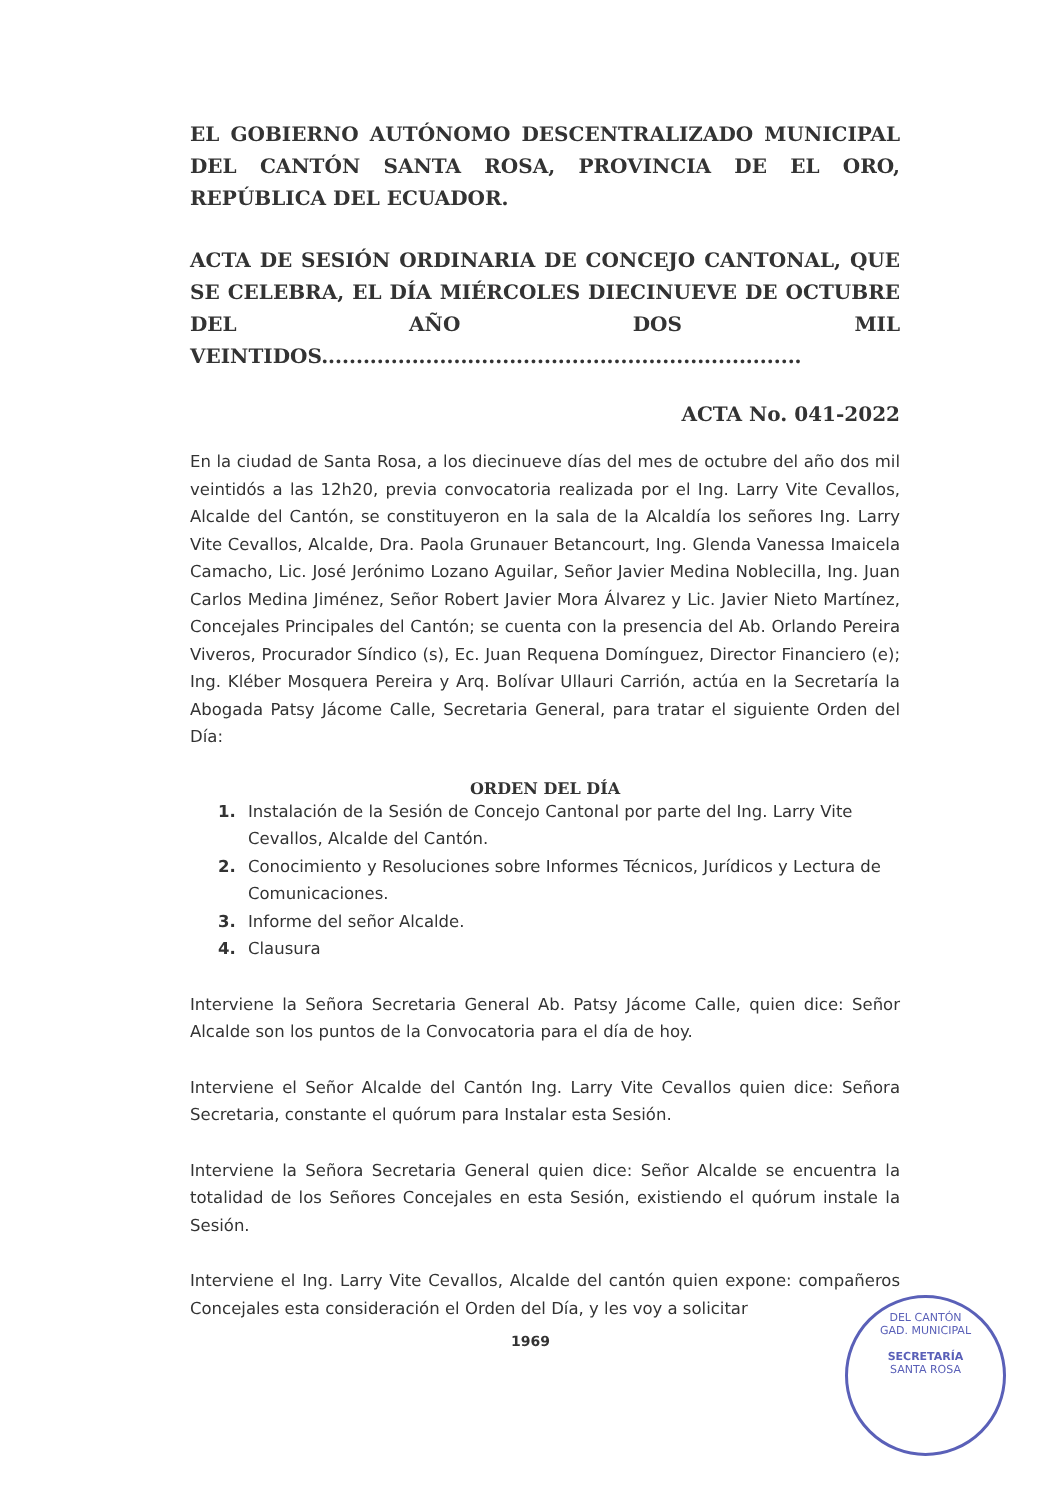EL GOBIERNO AUTÓNOMO DESCENTRALIZADO MUNICIPAL DEL CANTÓN SANTA ROSA, PROVINCIA DE EL ORO, REPÚBLICA DEL ECUADOR.
ACTA DE SESIÓN ORDINARIA DE CONCEJO CANTONAL, QUE SE CELEBRA, EL DÍA MIÉRCOLES DIECINUEVE DE OCTUBRE DEL AÑO DOS MIL VEINTIDOS.....................................................................
ACTA No. 041-2022
En la ciudad de Santa Rosa, a los diecinueve días del mes de octubre del año dos mil veintidós a las 12h20, previa convocatoria realizada por el Ing. Larry Vite Cevallos, Alcalde del Cantón, se constituyeron en la sala de la Alcaldía los señores Ing. Larry Vite Cevallos, Alcalde, Dra. Paola Grunauer Betancourt, Ing. Glenda Vanessa Imaicela Camacho, Lic. José Jerónimo Lozano Aguilar, Señor Javier Medina Noblecilla, Ing. Juan Carlos Medina Jiménez, Señor Robert Javier Mora Álvarez y Lic. Javier Nieto Martínez, Concejales Principales del Cantón; se cuenta con la presencia del Ab. Orlando Pereira Viveros, Procurador Síndico (s), Ec. Juan Requena Domínguez, Director Financiero (e); Ing. Kléber Mosquera Pereira y Arq. Bolívar Ullauri Carrión, actúa en la Secretaría la Abogada Patsy Jácome Calle, Secretaria General, para tratar el siguiente Orden del Día:
ORDEN DEL DÍA
1. Instalación de la Sesión de Concejo Cantonal por parte del Ing. Larry Vite Cevallos, Alcalde del Cantón.
2. Conocimiento y Resoluciones sobre Informes Técnicos, Jurídicos y Lectura de Comunicaciones.
3. Informe del señor Alcalde.
4. Clausura
Interviene la Señora Secretaria General Ab. Patsy Jácome Calle, quien dice: Señor Alcalde son los puntos de la Convocatoria para el día de hoy.
Interviene el Señor Alcalde del Cantón Ing. Larry Vite Cevallos quien dice: Señora Secretaria, constante el quórum para Instalar esta Sesión.
Interviene la Señora Secretaria General quien dice: Señor Alcalde se encuentra la totalidad de los Señores Concejales en esta Sesión, existiendo el quórum instale la Sesión.
Interviene el Ing. Larry Vite Cevallos, Alcalde del cantón quien expone: compañeros Concejales esta consideración el Orden del Día, y les voy a solicitar
1969
DEL CANTÓN
GAD. MUNICIPAL
SECRETARÍA
SANTA ROSA